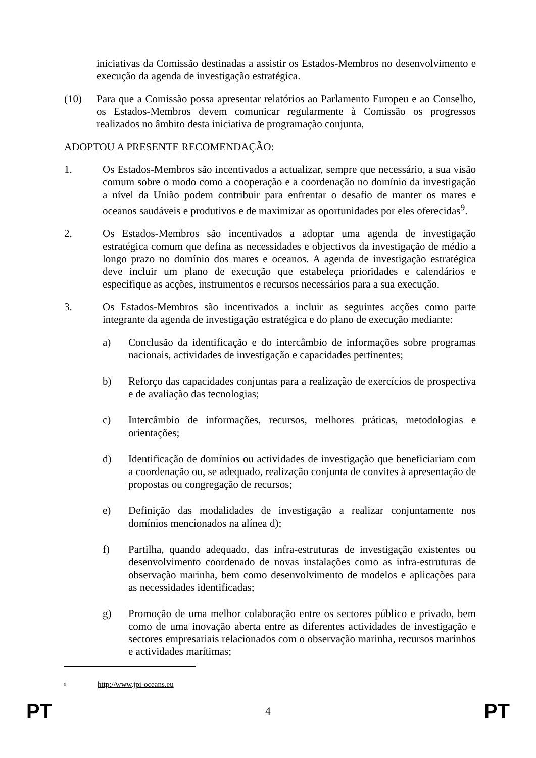iniciativas da Comissão destinadas a assistir os Estados-Membros no desenvolvimento e execução da agenda de investigação estratégica.
(10) Para que a Comissão possa apresentar relatórios ao Parlamento Europeu e ao Conselho, os Estados-Membros devem comunicar regularmente à Comissão os progressos realizados no âmbito desta iniciativa de programação conjunta,
ADOPTOU A PRESENTE RECOMENDAÇÃO:
1. Os Estados-Membros são incentivados a actualizar, sempre que necessário, a sua visão comum sobre o modo como a cooperação e a coordenação no domínio da investigação a nível da União podem contribuir para enfrentar o desafio de manter os mares e oceanos saudáveis e produtivos e de maximizar as oportunidades por eles oferecidas<sup>9</sup>.
2. Os Estados-Membros são incentivados a adoptar uma agenda de investigação estratégica comum que defina as necessidades e objectivos da investigação de médio a longo prazo no domínio dos mares e oceanos. A agenda de investigação estratégica deve incluir um plano de execução que estabeleça prioridades e calendários e especifique as acções, instrumentos e recursos necessários para a sua execução.
3. Os Estados-Membros são incentivados a incluir as seguintes acções como parte integrante da agenda de investigação estratégica e do plano de execução mediante:
a) Conclusão da identificação e do intercâmbio de informações sobre programas nacionais, actividades de investigação e capacidades pertinentes;
b) Reforço das capacidades conjuntas para a realização de exercícios de prospectiva e de avaliação das tecnologias;
c) Intercâmbio de informações, recursos, melhores práticas, metodologias e orientações;
d) Identificação de domínios ou actividades de investigação que beneficiariam com a coordenação ou, se adequado, realização conjunta de convites à apresentação de propostas ou congregação de recursos;
e) Definição das modalidades de investigação a realizar conjuntamente nos domínios mencionados na alínea d);
f) Partilha, quando adequado, das infra-estruturas de investigação existentes ou desenvolvimento coordenado de novas instalações como as infra-estruturas de observação marinha, bem como desenvolvimento de modelos e aplicações para as necessidades identificadas;
g) Promoção de uma melhor colaboração entre os sectores público e privado, bem como de uma inovação aberta entre as diferentes actividades de investigação e sectores empresariais relacionados com o observação marinha, recursos marinhos e actividades marítimas;
<sup>9</sup> http://www.jpi-oceans.eu
PT 4 PT